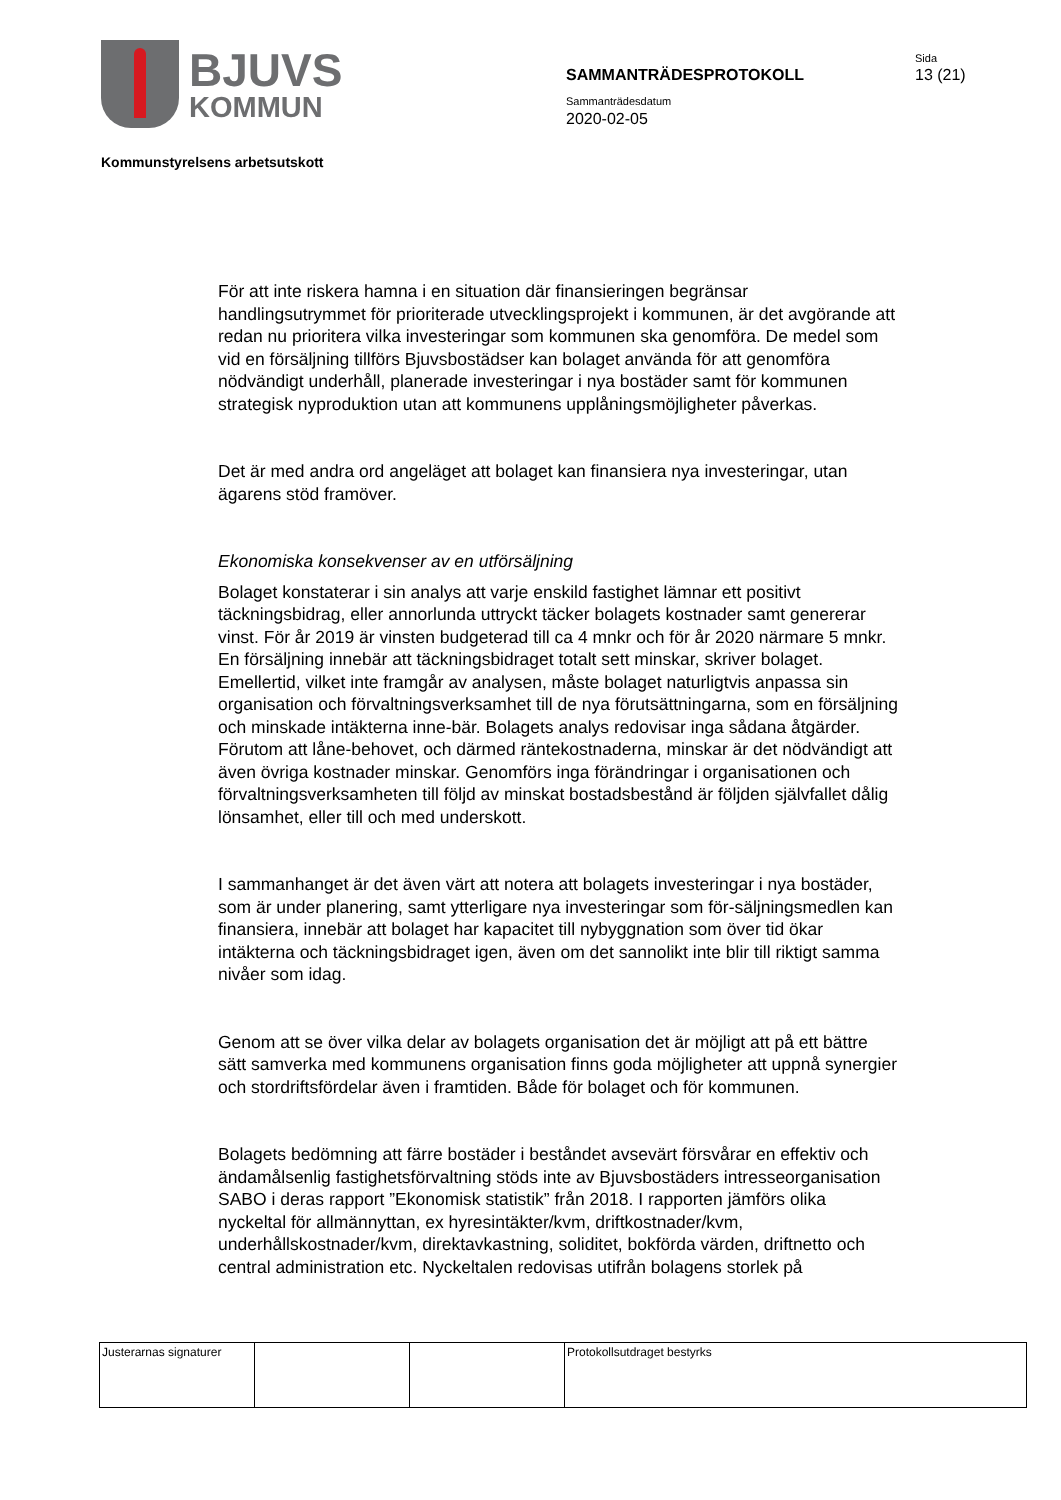BJUVS
KOMMUN
SAMMANTRÄDESPROTOKOLL
Sammanträdesdatum
2020-02-05
Sida
13 (21)
Kommunstyrelsens arbetsutskott
För att inte riskera hamna i en situation där finansieringen begränsar handlingsutrymmet för prioriterade utvecklingsprojekt i kommunen, är det avgörande att redan nu prioritera vilka investeringar som kommunen ska genomföra. De medel som vid en försäljning tillförs Bjuvsbostädser kan bolaget använda för att genomföra nödvändigt underhåll, planerade investeringar i nya bostäder samt för kommunen strategisk nyproduktion utan att kommunens upplåningsmöjligheter påverkas.
Det är med andra ord angeläget att bolaget kan finansiera nya investeringar, utan ägarens stöd framöver.
Ekonomiska konsekvenser av en utförsäljning
Bolaget konstaterar i sin analys att varje enskild fastighet lämnar ett positivt täckningsbidrag, eller annorlunda uttryckt täcker bolagets kostnader samt genererar vinst. För år 2019 är vinsten budgeterad till ca 4 mnkr och för år 2020 närmare 5 mnkr. En försäljning innebär att täckningsbidraget totalt sett minskar, skriver bolaget. Emellertid, vilket inte framgår av analysen, måste bolaget naturligtvis anpassa sin organisation och förvaltningsverksamhet till de nya förutsättningarna, som en försäljning och minskade intäkterna inne-bär. Bolagets analys redovisar inga sådana åtgärder. Förutom att låne-behovet, och därmed räntekostnaderna, minskar är det nödvändigt att även övriga kostnader minskar. Genomförs inga förändringar i organisationen och förvaltningsverksamheten till följd av minskat bostadsbestånd är följden självfallet dålig lönsamhet, eller till och med underskott.
I sammanhanget är det även värt att notera att bolagets investeringar i nya bostäder, som är under planering, samt ytterligare nya investeringar som för-säljningsmedlen kan finansiera, innebär att bolaget har kapacitet till nybyggnation som över tid ökar intäkterna och täckningsbidraget igen, även om det sannolikt inte blir till riktigt samma nivåer som idag.
Genom att se över vilka delar av bolagets organisation det är möjligt att på ett bättre sätt samverka med kommunens organisation finns goda möjligheter att uppnå synergier och stordriftsfördelar även i framtiden. Både för bolaget och för kommunen.
Bolagets bedömning att färre bostäder i beståndet avsevärt försvårar en effektiv och ändamålsenlig fastighetsförvaltning stöds inte av Bjuvsbostäders intresseorganisation SABO i deras rapport ”Ekonomisk statistik” från 2018. I rapporten jämförs olika nyckeltal för allmännyttan, ex hyresintäkter/kvm, driftkostnader/kvm, underhållskostnader/kvm, direktavkastning, soliditet, bokförda värden, driftnetto och central administration etc. Nyckeltalen redovisas utifrån bolagens storlek på
| Justerarnas signaturer | | | Protokollsutdraget bestyrks |